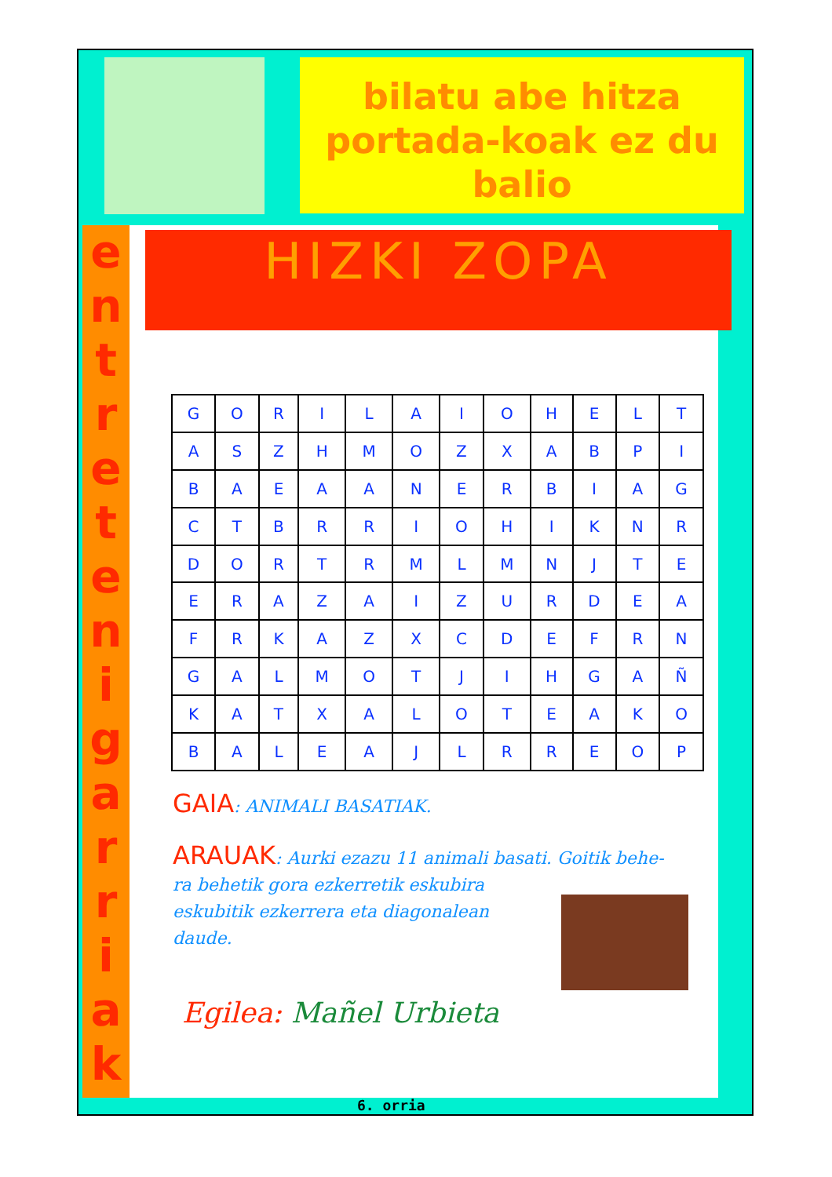bilatu abe hitza portada-koak ez du balio
e
n
t
r
e
t
e
n
i
g
a
r
r
i
a
k
HIZKI ZOPA
| G | O | R | I | L | A | I | O | H | E | L | T |
| A | S | Z | H | M | O | Z | X | A | B | P | I |
| B | A | E | A | A | N | E | R | B | I | A | G |
| C | T | B | R | R | I | O | H | I | K | N | R |
| D | O | R | T | R | M | L | M | N | J | T | E |
| E | R | A | Z | A | I | Z | U | R | D | E | A |
| F | R | K | A | Z | X | C | D | E | F | R | N |
| G | A | L | M | O | T | J | I | H | G | A | Ñ |
| K | A | T | X | A | L | O | T | E | A | K | O |
| B | A | L | E | A | J | L | R | R | E | O | P |
GAIA: ANIMALI BASATIAK.
ARAUAK: Aurki ezazu 11 animali basati. Goitik behe-
ra behetik gora ezkerretik eskubira
eskubitik ezkerrera eta diagonalean
daude.
Egilea: Mañel Urbieta
6. orria